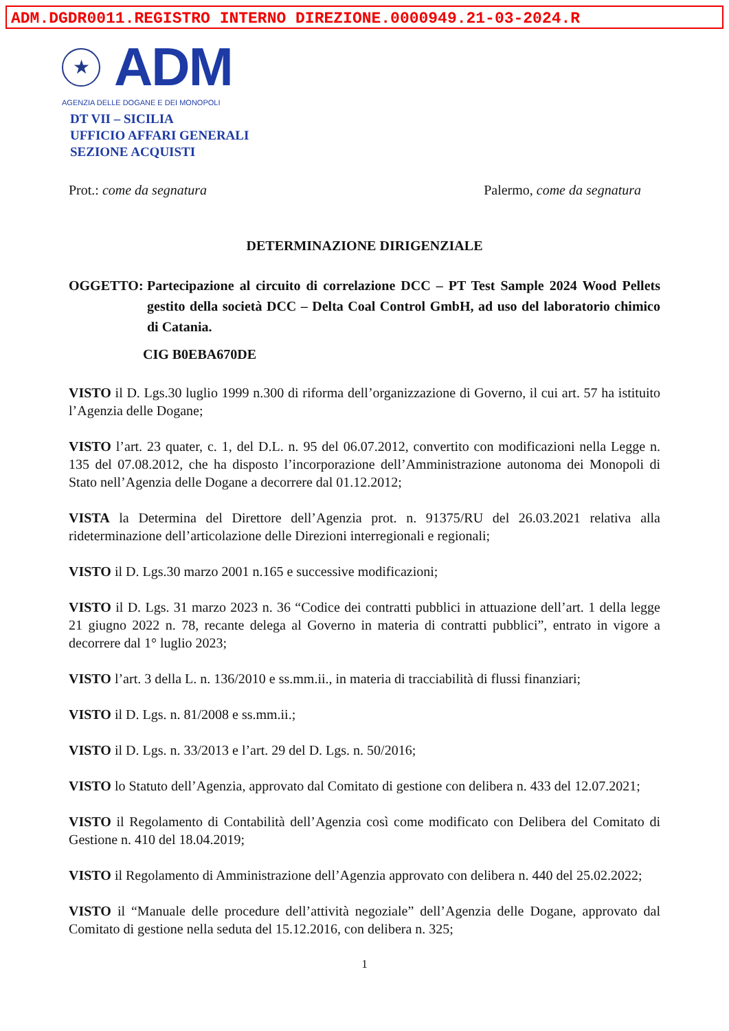ADM.DGDR0011.REGISTRO INTERNO DIREZIONE.0000949.21-03-2024.R
★
ADM
AGENZIA DELLE DOGANE E DEI MONOPOLI
DT VII – SICILIA
UFFICIO AFFARI GENERALI
SEZIONE ACQUISTI
Prot.: come da segnatura Palermo, come da segnatura
DETERMINAZIONE DIRIGENZIALE
OGGETTO: Partecipazione al circuito di correlazione DCC – PT Test Sample 2024 Wood Pellets gestito della società DCC – Delta Coal Control GmbH, ad uso del laboratorio chimico di Catania.
CIG B0EBA670DE
VISTO il D. Lgs.30 luglio 1999 n.300 di riforma dell’organizzazione di Governo, il cui art. 57 ha istituito l’Agenzia delle Dogane;
VISTO l’art. 23 quater, c. 1, del D.L. n. 95 del 06.07.2012, convertito con modificazioni nella Legge n. 135 del 07.08.2012, che ha disposto l’incorporazione dell’Amministrazione autonoma dei Monopoli di Stato nell’Agenzia delle Dogane a decorrere dal 01.12.2012;
VISTA la Determina del Direttore dell’Agenzia prot. n. 91375/RU del 26.03.2021 relativa alla rideterminazione dell’articolazione delle Direzioni interregionali e regionali;
VISTO il D. Lgs.30 marzo 2001 n.165 e successive modificazioni;
VISTO il D. Lgs. 31 marzo 2023 n. 36 “Codice dei contratti pubblici in attuazione dell’art. 1 della legge 21 giugno 2022 n. 78, recante delega al Governo in materia di contratti pubblici”, entrato in vigore a decorrere dal 1° luglio 2023;
VISTO l’art. 3 della L. n. 136/2010 e ss.mm.ii., in materia di tracciabilità di flussi finanziari;
VISTO il D. Lgs. n. 81/2008 e ss.mm.ii.;
VISTO il D. Lgs. n. 33/2013 e l’art. 29 del D. Lgs. n. 50/2016;
VISTO lo Statuto dell’Agenzia, approvato dal Comitato di gestione con delibera n. 433 del 12.07.2021;
VISTO il Regolamento di Contabilità dell’Agenzia così come modificato con Delibera del Comitato di Gestione n. 410 del 18.04.2019;
VISTO il Regolamento di Amministrazione dell’Agenzia approvato con delibera n. 440 del 25.02.2022;
VISTO il “Manuale delle procedure dell’attività negoziale” dell’Agenzia delle Dogane, approvato dal Comitato di gestione nella seduta del 15.12.2016, con delibera n. 325;
1